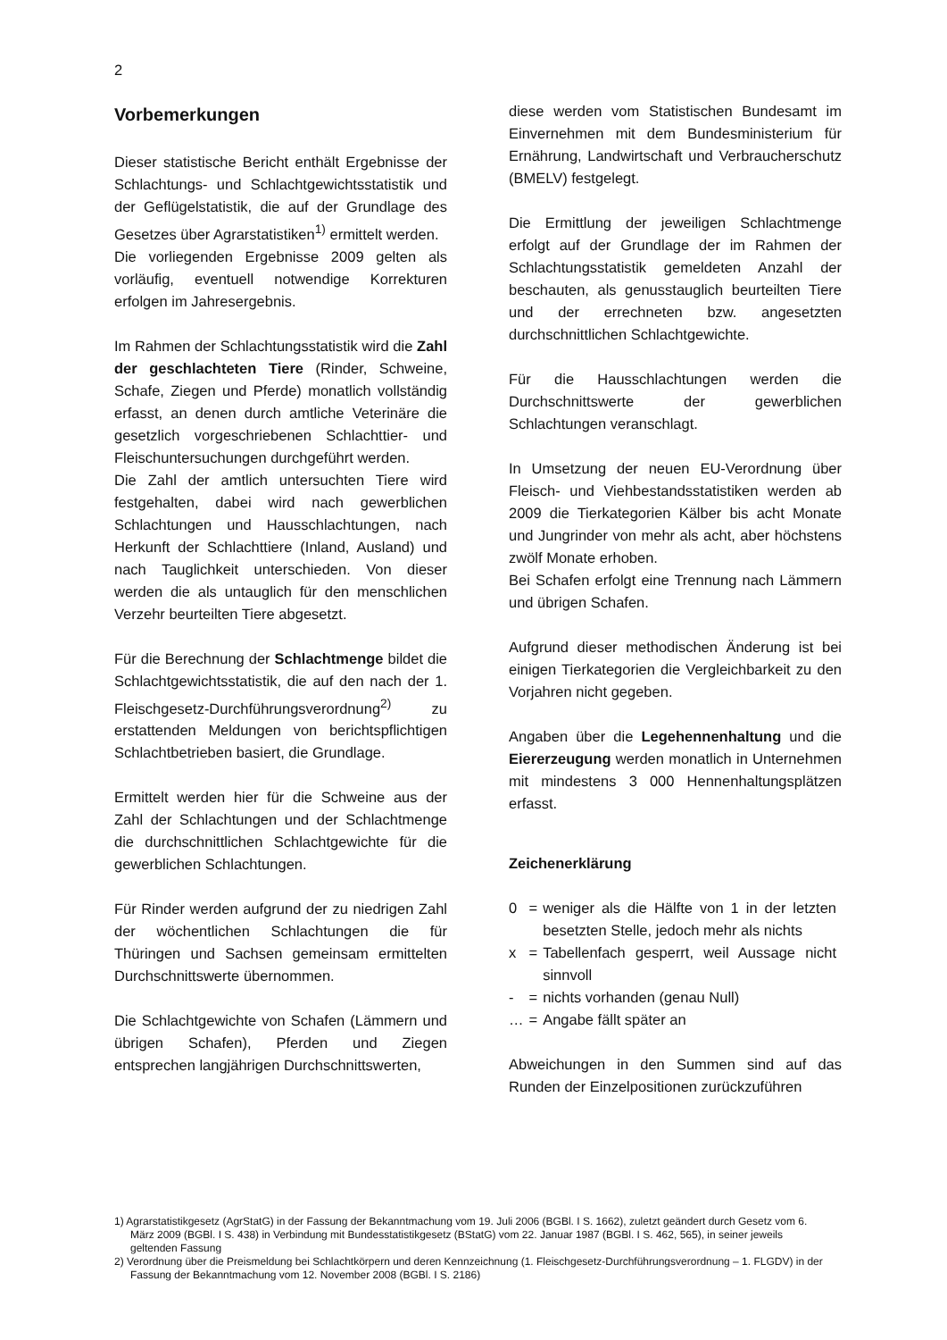2
Vorbemerkungen
Dieser statistische Bericht enthält Ergebnisse der Schlachtungs- und Schlachtgewichtsstatistik und der Geflügelstatistik, die auf der Grundlage des Gesetzes über Agrarstatistiken<sup>1)</sup> ermittelt werden.
Die vorliegenden Ergebnisse 2009 gelten als vorläufig, eventuell notwendige Korrekturen erfolgen im Jahresergebnis.
Im Rahmen der Schlachtungsstatistik wird die Zahl der geschlachteten Tiere (Rinder, Schweine, Schafe, Ziegen und Pferde) monatlich vollständig erfasst, an denen durch amtliche Veterinäre die gesetzlich vorgeschriebenen Schlachttier- und Fleischuntersuchungen durchgeführt werden.
Die Zahl der amtlich untersuchten Tiere wird festgehalten, dabei wird nach gewerblichen Schlachtungen und Hausschlachtungen, nach Herkunft der Schlachttiere (Inland, Ausland) und nach Tauglichkeit unterschieden. Von dieser werden die als untauglich für den menschlichen Verzehr beurteilten Tiere abgesetzt.
Für die Berechnung der Schlachtmenge bildet die Schlachtgewichtsstatistik, die auf den nach der 1. Fleischgesetz-Durchführungsverordnung<sup>2)</sup> zu erstattenden Meldungen von berichtspflichtigen Schlachtbetrieben basiert, die Grundlage.
Ermittelt werden hier für die Schweine aus der Zahl der Schlachtungen und der Schlachtmenge die durchschnittlichen Schlachtgewichte für die gewerblichen Schlachtungen.
Für Rinder werden aufgrund der zu niedrigen Zahl der wöchentlichen Schlachtungen die für Thüringen und Sachsen gemeinsam ermittelten Durchschnittswerte übernommen.
Die Schlachtgewichte von Schafen (Lämmern und übrigen Schafen), Pferden und Ziegen entsprechen langjährigen Durchschnittswerten,
diese werden vom Statistischen Bundesamt im Einvernehmen mit dem Bundesministerium für Ernährung, Landwirtschaft und Verbraucherschutz (BMELV) festgelegt.
Die Ermittlung der jeweiligen Schlachtmenge erfolgt auf der Grundlage der im Rahmen der Schlachtungsstatistik gemeldeten Anzahl der beschauten, als genusstauglich beurteilten Tiere und der errechneten bzw. angesetzten durchschnittlichen Schlachtgewichte.
Für die Hausschlachtungen werden die Durchschnittswerte der gewerblichen Schlachtungen veranschlagt.
In Umsetzung der neuen EU-Verordnung über Fleisch- und Viehbestandsstatistiken werden ab 2009 die Tierkategorien Kälber bis acht Monate und Jungrinder von mehr als acht, aber höchstens zwölf Monate erhoben.
Bei Schafen erfolgt eine Trennung nach Lämmern und übrigen Schafen.
Aufgrund dieser methodischen Änderung ist bei einigen Tierkategorien die Vergleichbarkeit zu den Vorjahren nicht gegeben.
Angaben über die Legehennenhaltung und die Eiererzeugung werden monatlich in Unternehmen mit mindestens 3 000 Hennenhaltungsplätzen erfasst.
Zeichenerklärung
| 0 | = | weniger als die Hälfte von 1 in der letzten besetzten Stelle, jedoch mehr als nichts |
| x | = | Tabellenfach gesperrt, weil Aussage nicht sinnvoll |
| - | = | nichts vorhanden (genau Null) |
| … | = | Angabe fällt später an |
Abweichungen in den Summen sind auf das Runden der Einzelpositionen zurückzuführen
1) Agrarstatistikgesetz (AgrStatG) in der Fassung der Bekanntmachung vom 19. Juli 2006 (BGBl. I S. 1662), zuletzt geändert durch Gesetz vom 6. März 2009 (BGBl. I S. 438) in Verbindung mit Bundesstatistikgesetz (BStatG) vom 22. Januar 1987 (BGBl. I S. 462, 565), in seiner jeweils geltenden Fassung
2) Verordnung über die Preismeldung bei Schlachtkörpern und deren Kennzeichnung (1. Fleischgesetz-Durchführungsverordnung – 1. FLGDV) in der Fassung der Bekanntmachung vom 12. November 2008 (BGBl. I S. 2186)